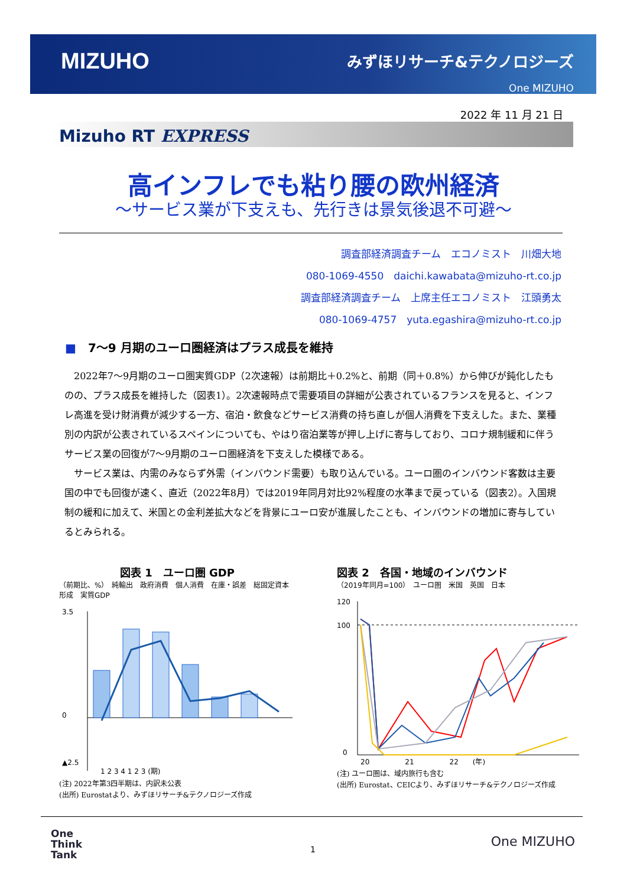MIZUHO みずほリサーチ&テクノロジーズ
One MIZUHO
2022 年 11 月 21 日
Mizuho RT EXPRESS
高インフレでも粘り腰の欧州経済
～サービス業が下支えも、先行きは景気後退不可避～
調査部経済調査チーム　エコノミスト　川畑大地
080-1069-4550　daichi.kawabata@mizuho-rt.co.jp
調査部経済調査チーム　上席主任エコノミスト　江頭勇太
080-1069-4757　yuta.egashira@mizuho-rt.co.jp
■　7～9 月期のユーロ圏経済はプラス成長を維持
2022年7～9月期のユーロ圏実質GDP（2次速報）は前期比＋0.2%と、前期（同＋0.8%）から伸びが鈍化したものの、プラス成長を維持した（図表1）。2次速報時点で需要項目の詳細が公表されているフランスを見ると、インフレ高進を受け財消費が減少する一方、宿泊・飲食などサービス消費の持ち直しが個人消費を下支えした。また、業種別の内訳が公表されているスペインについても、やはり宿泊業等が押し上げに寄与しており、コロナ規制緩和に伴うサービス業の回復が7～9月期のユーロ圏経済を下支えした模様である。
サービス業は、内需のみならず外需（インバウンド需要）も取り込んでいる。ユーロ圏のインバウンド客数は主要国の中でも回復が速く、直近（2022年8月）では2019年同月対比92%程度の水準まで戻っている（図表2）。入国規制の緩和に加えて、米国との金利差拡大などを背景にユーロ安が進展したことも、インバウンドの増加に寄与しているとみられる。
図表 1　ユーロ圏 GDP
（前期比、%）　純輸出　政府消費　個人消費　在庫・誤差　総固定資本形成　実質GDP
3.5
0
▲2.5
1 2 3 4 1 2 3 (期)
(注) 2022年第3四半期は、内訳未公表
(出所) Eurostatより、みずほリサーチ&テクノロジーズ作成
図表 2　各国・地域のインバウンド
（2019年同月=100）　ユーロ圏　米国　英国　日本
120
100
0
20　　　　　21　　　　　22　　(年)
(注) ユーロ圏は、域内旅行も含む
(出所) Eurostat、CEICより、みずほリサーチ&テクノロジーズ作成
One
Think
Tank
1 One MIZUHO